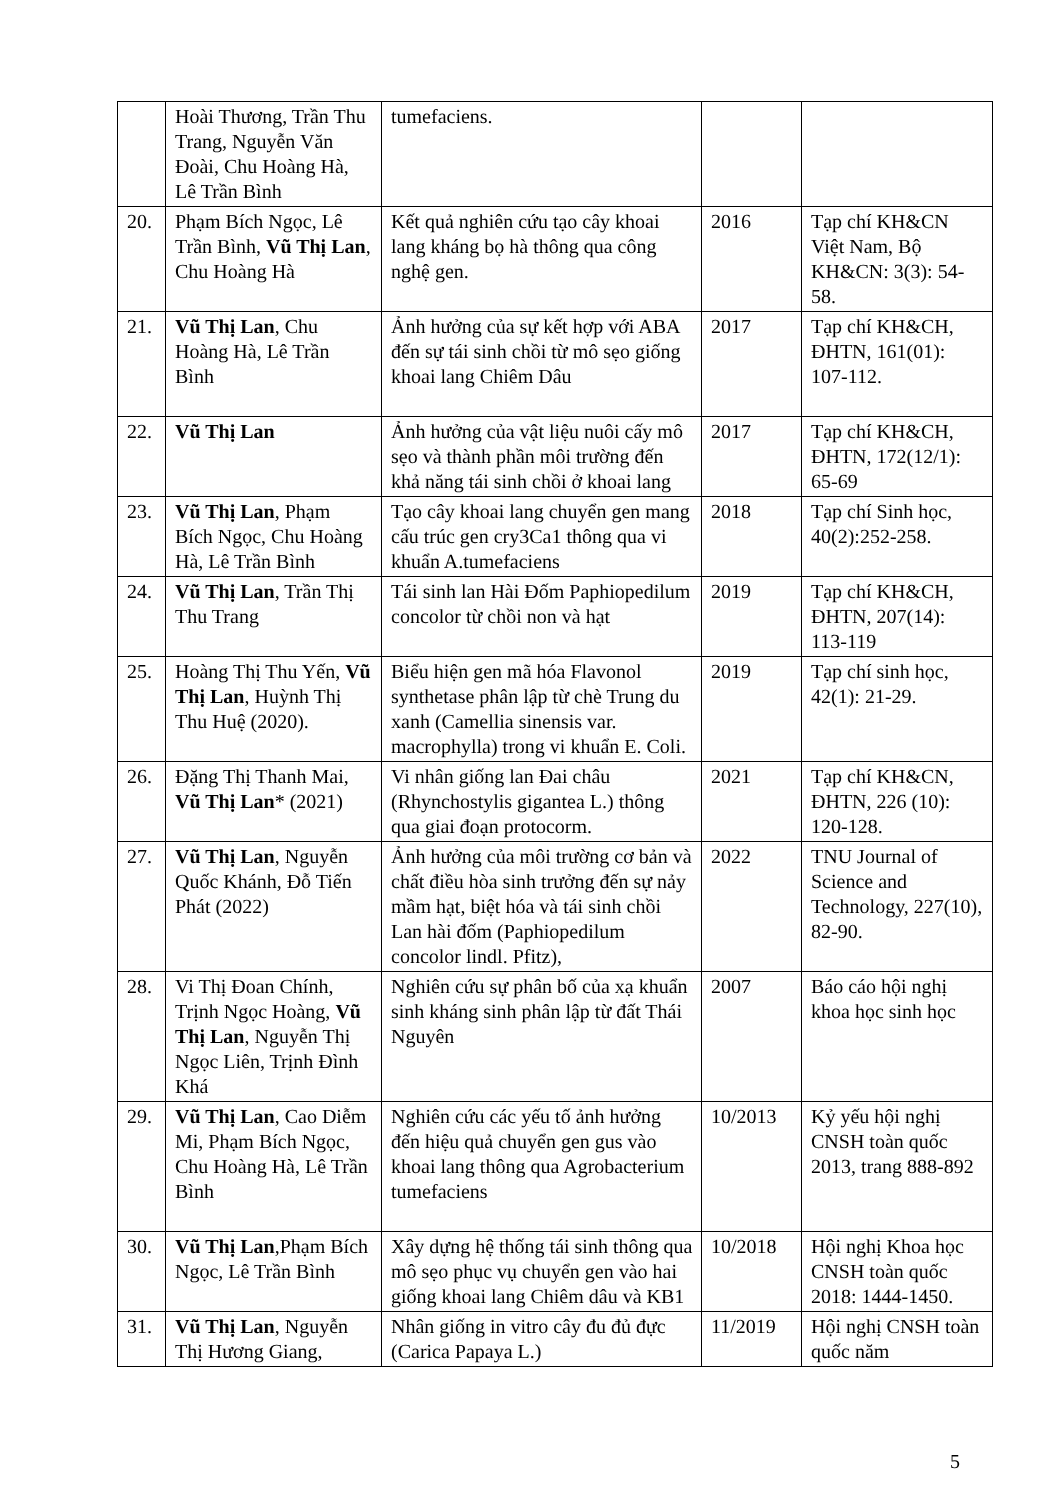| | Hoài Thương, Trần Thu Trang, Nguyễn Văn Đoài, Chu Hoàng Hà, Lê Trần Bình | tumefaciens. | | |
| 20. | Phạm Bích Ngọc, Lê Trần Bình, Vũ Thị Lan , Chu Hoàng Hà | Kết quả nghiên cứu tạo cây khoai lang kháng bọ hà thông qua công nghệ gen. | 2016 | Tạp chí KH&CN Việt Nam, Bộ KH&CN: 3(3): 54-58. |
| 21. | Vũ Thị Lan , Chu Hoàng Hà, Lê Trần Bình | Ảnh hưởng của sự kết hợp với ABA đến sự tái sinh chồi từ mô sẹo giống khoai lang Chiêm Dâu | 2017 | Tạp chí KH&CH, ĐHTN, 161(01): 107-112. |
| 22. | Vũ Thị Lan | Ảnh hưởng của vật liệu nuôi cấy mô sẹo và thành phần môi trường đến khả năng tái sinh chồi ở khoai lang | 2017 | Tạp chí KH&CH, ĐHTN, 172(12/1): 65-69 |
| 23. | Vũ Thị Lan , Phạm Bích Ngọc, Chu Hoàng Hà, Lê Trần Bình | Tạo cây khoai lang chuyển gen mang cấu trúc gen cry3Ca1 thông qua vi khuẩn A.tumefaciens | 2018 | Tạp chí Sinh học, 40(2):252-258. |
| 24. | Vũ Thị Lan , Trần Thị Thu Trang | Tái sinh lan Hài Đốm Paphiopedilum concolor từ chồi non và hạt | 2019 | Tạp chí KH&CH, ĐHTN, 207(14): 113-119 |
| 25. | Hoàng Thị Thu Yến, Vũ Thị Lan , Huỳnh Thị Thu Huệ (2020). | Biểu hiện gen mã hóa Flavonol synthetase phân lập từ chè Trung du xanh (Camellia sinensis var. macrophylla) trong vi khuẩn E. Coli. | 2019 | Tạp chí sinh học, 42(1): 21-29. |
| 26. | Đặng Thị Thanh Mai, Vũ Thị Lan * (2021) | Vi nhân giống lan Đai châu (Rhynchostylis gigantea L.) thông qua giai đoạn protocorm. | 2021 | Tạp chí KH&CN, ĐHTN, 226 (10): 120-128. |
| 27. | Vũ Thị Lan , Nguyễn Quốc Khánh, Đỗ Tiến Phát (2022) | Ảnh hưởng của môi trường cơ bản và chất điều hòa sinh trưởng đến sự nảy mầm hạt, biệt hóa và tái sinh chồi Lan hài đốm (Paphiopedilum concolor lindl. Pfitz), | 2022 | TNU Journal of Science and Technology, 227(10), 82-90. |
| 28. | Vi Thị Đoan Chính, Trịnh Ngọc Hoàng, Vũ Thị Lan , Nguyễn Thị Ngọc Liên, Trịnh Đình Khá | Nghiên cứu sự phân bố của xạ khuẩn sinh kháng sinh phân lập từ đất Thái Nguyên | 2007 | Báo cáo hội nghị khoa học sinh học |
| 29. | Vũ Thị Lan , Cao Diễm Mi, Phạm Bích Ngọc, Chu Hoàng Hà, Lê Trần Bình | Nghiên cứu các yếu tố ảnh hưởng đến hiệu quả chuyển gen gus vào khoai lang thông qua Agrobacterium tumefaciens | 10/2013 | Kỷ yếu hội nghị CNSH toàn quốc 2013, trang 888-892 |
| 30. | Vũ Thị Lan ,Phạm Bích Ngọc, Lê Trần Bình | Xây dựng hệ thống tái sinh thông qua mô sẹo phục vụ chuyển gen vào hai giống khoai lang Chiêm dâu và KB1 | 10/2018 | Hội nghị Khoa học CNSH toàn quốc 2018: 1444-1450. |
| 31. | Vũ Thị Lan , Nguyễn Thị Hương Giang, | Nhân giống in vitro cây đu đủ đực (Carica Papaya L.) | 11/2019 | Hội nghị CNSH toàn quốc năm |
5